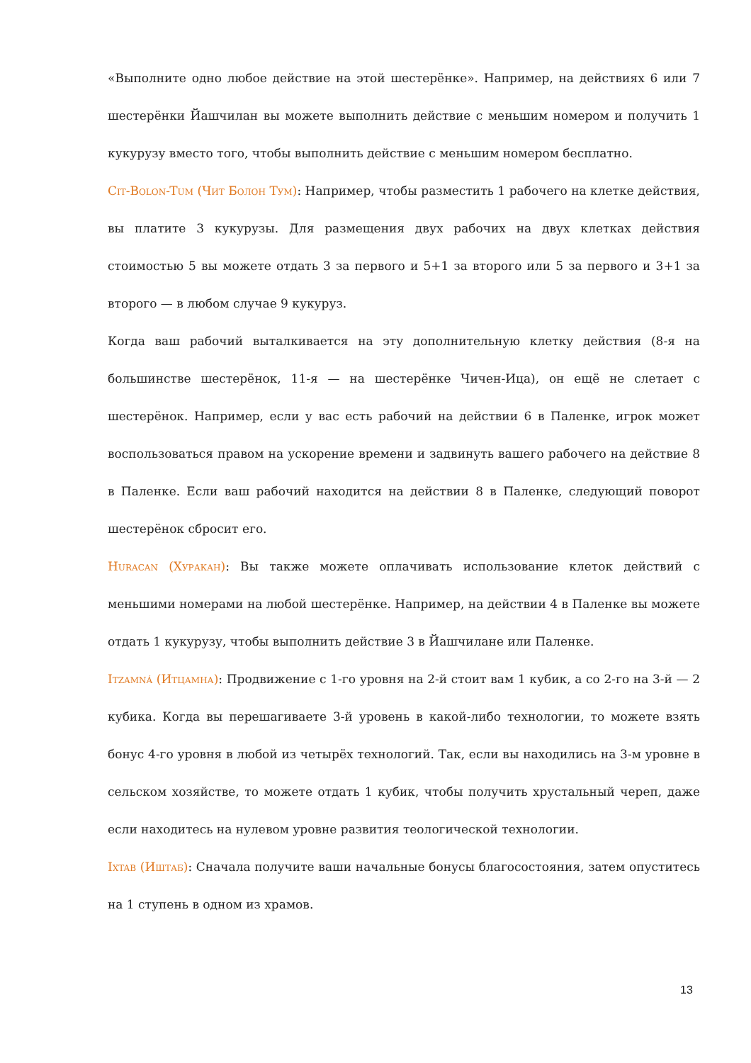«Выполните одно любое действие на этой шестерёнке». Например, на действиях 6 или 7 шестерёнки Йашчилан вы можете выполнить действие с меньшим номером и получить 1 кукурузу вместо того, чтобы выполнить действие с меньшим номером бесплатно.
Cit-Bolon-Tum (Чит Болон Тум): Например, чтобы разместить 1 рабочего на клетке действия, вы платите 3 кукурузы. Для размещения двух рабочих на двух клетках действия стоимостью 5 вы можете отдать 3 за первого и 5+1 за второго или 5 за первого и 3+1 за второго — в любом случае 9 кукуруз.
Когда ваш рабочий выталкивается на эту дополнительную клетку действия (8-я на большинстве шестерёнок, 11-я — на шестерёнке Чичен-Ица), он ещё не слетает с шестерёнок. Например, если у вас есть рабочий на действии 6 в Паленке, игрок может воспользоваться правом на ускорение времени и задвинуть вашего рабочего на действие 8 в Паленке. Если ваш рабочий находится на действии 8 в Паленке, следующий поворот шестерёнок сбросит его.
Huracan (Хуракан): Вы также можете оплачивать использование клеток действий с меньшими номерами на любой шестерёнке. Например, на действии 4 в Паленке вы можете отдать 1 кукурузу, чтобы выполнить действие 3 в Йашчилане или Паленке.
Itzamná (Итцамна): Продвижение с 1-го уровня на 2-й стоит вам 1 кубик, а со 2-го на 3-й — 2 кубика. Когда вы перешагиваете 3-й уровень в какой-либо технологии, то можете взять бонус 4-го уровня в любой из четырёх технологий. Так, если вы находились на 3-м уровне в сельском хозяйстве, то можете отдать 1 кубик, чтобы получить хрустальный череп, даже если находитесь на нулевом уровне развития теологической технологии.
Ixtab (Иштаб): Сначала получите ваши начальные бонусы благосостояния, затем опуститесь на 1 ступень в одном из храмов.
13